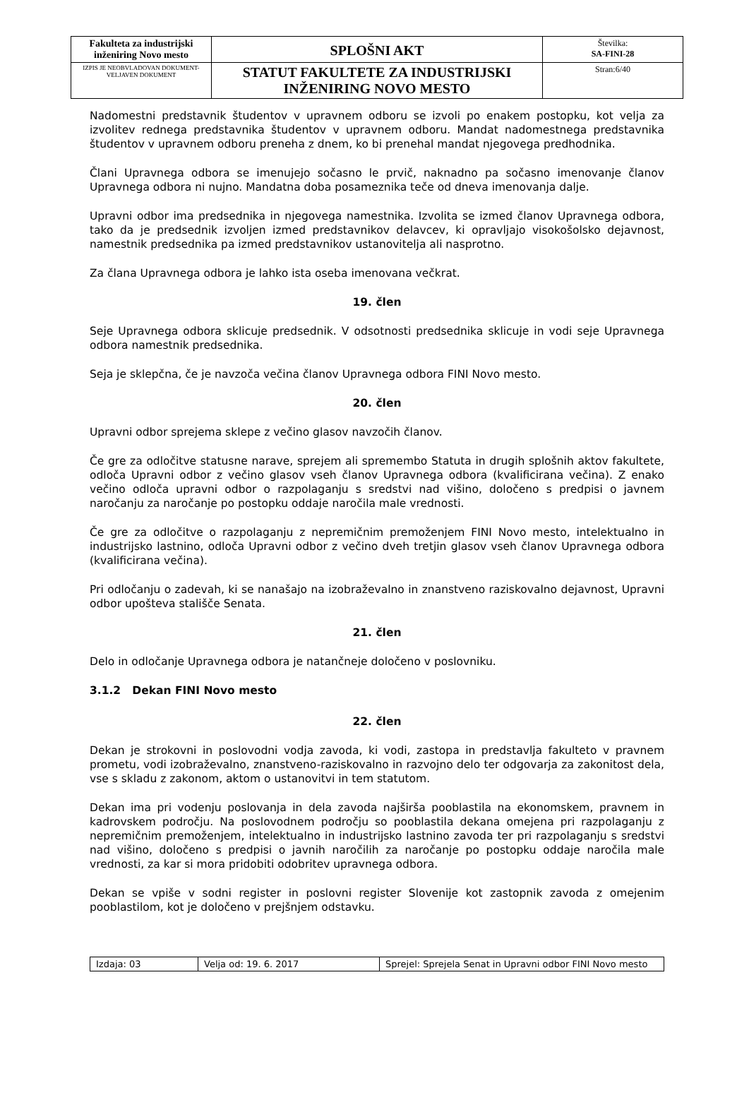| Fakulteta za industrijski inženiring Novo mesto | SPLOŠNI AKT | Številka: SA-FINI-28 |
| IZPIS JE NEOBVLADOVAN DOKUMENT-VELJAVEN DOKUMENT | STATUT FAKULTETE ZA INDUSTRIJSKI INŽENIRING NOVO MESTO | Stran:6/40 |
Nadomestni predstavnik študentov v upravnem odboru se izvoli po enakem postopku, kot velja za izvolitev rednega predstavnika študentov v upravnem odboru. Mandat nadomestnega predstavnika študentov v upravnem odboru preneha z dnem, ko bi prenehal mandat njegovega predhodnika.
Člani Upravnega odbora se imenujejo sočasno le prvič, naknadno pa sočasno imenovanje članov Upravnega odbora ni nujno. Mandatna doba posameznika teče od dneva imenovanja dalje.
Upravni odbor ima predsednika in njegovega namestnika. Izvolita se izmed članov Upravnega odbora, tako da je predsednik izvoljen izmed predstavnikov delavcev, ki opravljajo visokošolsko dejavnost, namestnik predsednika pa izmed predstavnikov ustanovitelja ali nasprotno.
Za člana Upravnega odbora je lahko ista oseba imenovana večkrat.
19. člen
Seje Upravnega odbora sklicuje predsednik. V odsotnosti predsednika sklicuje in vodi seje Upravnega odbora namestnik predsednika.
Seja je sklepčna, če je navzoča večina članov Upravnega odbora FINI Novo mesto.
20. člen
Upravni odbor sprejema sklepe z večino glasov navzočih članov.
Če gre za odločitve statusne narave, sprejem ali spremembo Statuta in drugih splošnih aktov fakultete, odloča Upravni odbor z večino glasov vseh članov Upravnega odbora (kvalificirana večina). Z enako večino odloča upravni odbor o razpolaganju s sredstvi nad višino, določeno s predpisi o javnem naročanju za naročanje po postopku oddaje naročila male vrednosti.
Če gre za odločitve o razpolaganju z nepremičnim premoženjem FINI Novo mesto, intelektualno in industrijsko lastnino, odloča Upravni odbor z večino dveh tretjin glasov vseh članov Upravnega odbora (kvalificirana večina).
Pri odločanju o zadevah, ki se nanašajo na izobraževalno in znanstveno raziskovalno dejavnost, Upravni odbor upošteva stališče Senata.
21. člen
Delo in odločanje Upravnega odbora je natančneje določeno v poslovniku.
3.1.2 Dekan FINI Novo mesto
22. člen
Dekan je strokovni in poslovodni vodja zavoda, ki vodi, zastopa in predstavlja fakulteto v pravnem prometu, vodi izobraževalno, znanstveno-raziskovalno in razvojno delo ter odgovarja za zakonitost dela, vse s skladu z zakonom, aktom o ustanovitvi in tem statutom.
Dekan ima pri vodenju poslovanja in dela zavoda najširša pooblastila na ekonomskem, pravnem in kadrovskem področju. Na poslovodnem področju so pooblastila dekana omejena pri razpolaganju z nepremičnim premoženjem, intelektualno in industrijsko lastnino zavoda ter pri razpolaganju s sredstvi nad višino, določeno s predpisi o javnih naročilih za naročanje po postopku oddaje naročila male vrednosti, za kar si mora pridobiti odobritev upravnega odbora.
Dekan se vpiše v sodni register in poslovni register Slovenije kot zastopnik zavoda z omejenim pooblastilom, kot je določeno v prejšnjem odstavku.
| Izdaja: 03 | Velja od: 19. 6. 2017 | Sprejel: Sprejela Senat in Upravni odbor FINI Novo mesto |